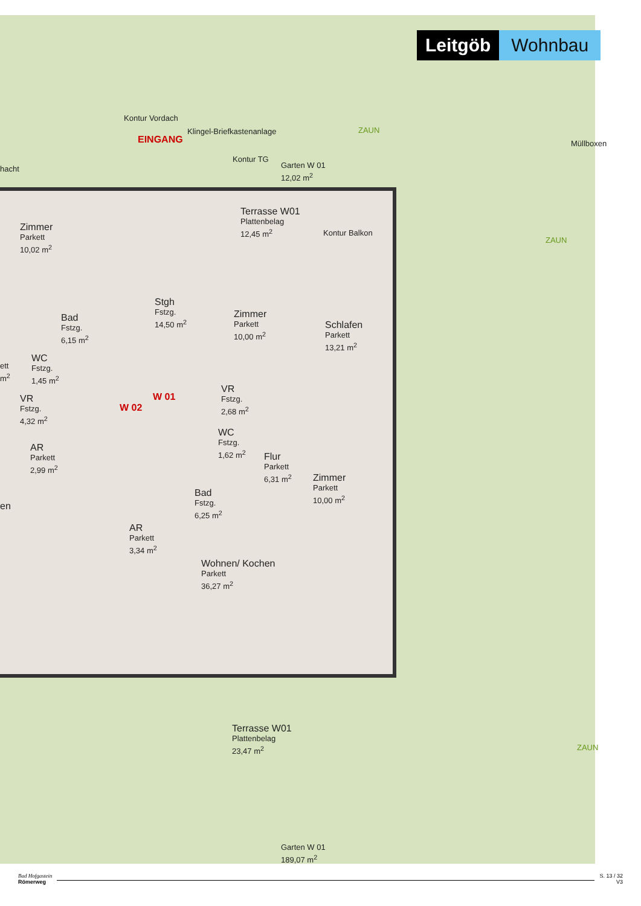Leitgöb Wohnbau
Kontur Vordach
EINGANG
Klingel-Briefkastenanlage ZAUN
Kontur TG
Garten W 01
12,02 m<sup>2</sup>
Müllboxen
hacht
Terrasse W01
Plattenbelag
12,45 m<sup>2</sup>
Kontur Balkon
ZAUN
Zimmer
Parkett
10,02 m<sup>2</sup>
Stgh
Fstzg.
14,50 m<sup>2</sup>
Zimmer
Parkett
10,00 m<sup>2</sup>
Schlafen
Parkett
13,21 m<sup>2</sup>
Bad
Fstzg.
6,15 m<sup>2</sup>
WC
Fstzg.
1,45 m<sup>2</sup>
ett
m<sup>2</sup>
W 01
W 02
VR
Fstzg.
2,68 m<sup>2</sup>
VR
Fstzg.
4,32 m<sup>2</sup>
WC
Fstzg.
1,62 m<sup>2</sup>
AR
Parkett
2,99 m<sup>2</sup>
Flur
Parkett
6,31 m<sup>2</sup>
Zimmer
Parkett
10,00 m<sup>2</sup>
en
Bad
Fstzg.
6,25 m<sup>2</sup>
AR
Parkett
3,34 m<sup>2</sup>
Wohnen/ Kochen
Parkett
36,27 m<sup>2</sup>
Terrasse W01
Plattenbelag
23,47 m<sup>2</sup>
ZAUN
Garten W 01
189,07 m<sup>2</sup>
Bad Hofgastein
Römerweg
S. 13 / 32
V3